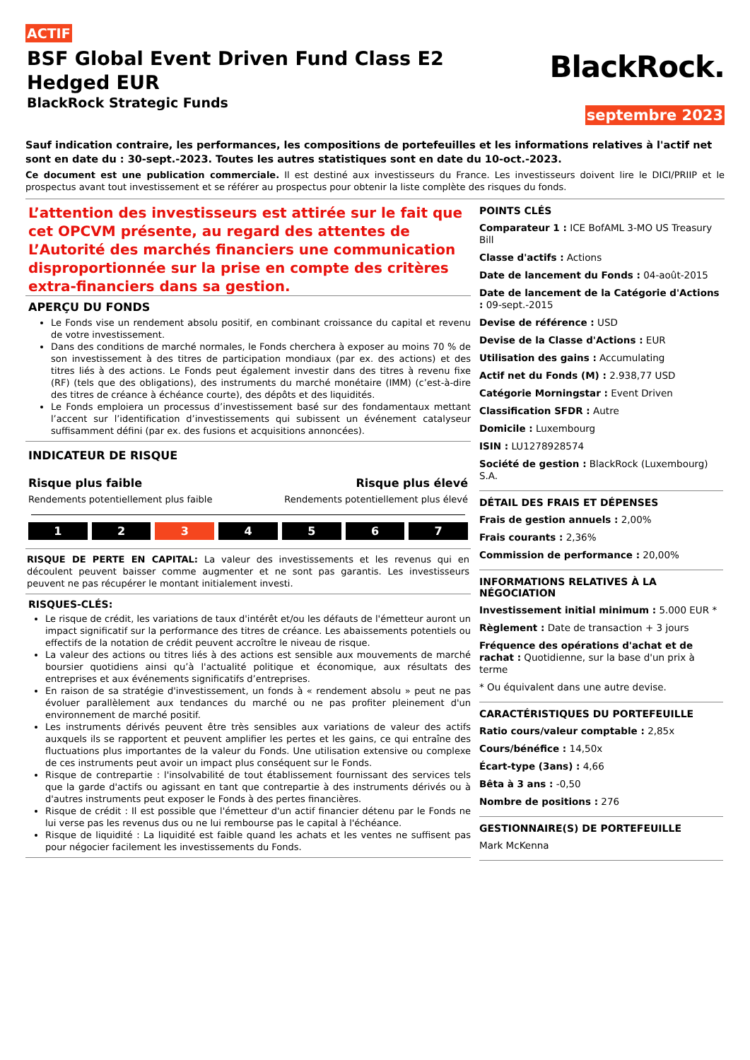ACTIF
BSF Global Event Driven Fund Class E2
Hedged EUR
BlackRock Strategic Funds
BlackRock.
septembre 2023
Sauf indication contraire, les performances, les compositions de portefeuilles et les informations relatives à l'actif net sont en date du : 30-sept.-2023. Toutes les autres statistiques sont en date du 10-oct.-2023.
Ce document est une publication commerciale. Il est destiné aux investisseurs du France. Les investisseurs doivent lire le DICI/PRIIP et le prospectus avant tout investissement et se référer au prospectus pour obtenir la liste complète des risques du fonds.
L’attention des investisseurs est attirée sur le fait que cet OPCVM présente, au regard des attentes de L’Autorité des marchés financiers une communication disproportionnée sur la prise en compte des critères extra-financiers dans sa gestion.
APERÇU DU FONDS
Le Fonds vise un rendement absolu positif, en combinant croissance du capital et revenu de votre investissement.
Dans des conditions de marché normales, le Fonds cherchera à exposer au moins 70 % de son investissement à des titres de participation mondiaux (par ex. des actions) et des titres liés à des actions. Le Fonds peut également investir dans des titres à revenu fixe (RF) (tels que des obligations), des instruments du marché monétaire (IMM) (c’est-à-dire des titres de créance à échéance courte), des dépôts et des liquidités.
Le Fonds emploiera un processus d’investissement basé sur des fondamentaux mettant l’accent sur l’identification d’investissements qui subissent un événement catalyseur suffisamment défini (par ex. des fusions et acquisitions annoncées).
INDICATEUR DE RISQUE
Risque plus faible Risque plus élevé
Rendements potentiellement plus faible Rendements potentiellement plus élevé
1 2 3 4 5 6 7
RISQUE DE PERTE EN CAPITAL: La valeur des investissements et les revenus qui en découlent peuvent baisser comme augmenter et ne sont pas garantis. Les investisseurs peuvent ne pas récupérer le montant initialement investi.
RISQUES-CLÉS:
Le risque de crédit, les variations de taux d'intérêt et/ou les défauts de l'émetteur auront un impact significatif sur la performance des titres de créance. Les abaissements potentiels ou effectifs de la notation de crédit peuvent accroître le niveau de risque.
La valeur des actions ou titres liés à des actions est sensible aux mouvements de marché boursier quotidiens ainsi qu’à l'actualité politique et économique, aux résultats des entreprises et aux événements significatifs d’entreprises.
En raison de sa stratégie d'investissement, un fonds à « rendement absolu » peut ne pas évoluer parallèlement aux tendances du marché ou ne pas profiter pleinement d'un environnement de marché positif.
Les instruments dérivés peuvent être très sensibles aux variations de valeur des actifs auxquels ils se rapportent et peuvent amplifier les pertes et les gains, ce qui entraîne des fluctuations plus importantes de la valeur du Fonds. Une utilisation extensive ou complexe de ces instruments peut avoir un impact plus conséquent sur le Fonds.
Risque de contrepartie : l'insolvabilité de tout établissement fournissant des services tels que la garde d'actifs ou agissant en tant que contrepartie à des instruments dérivés ou à d'autres instruments peut exposer le Fonds à des pertes financières.
Risque de crédit : Il est possible que l'émetteur d'un actif financier détenu par le Fonds ne lui verse pas les revenus dus ou ne lui rembourse pas le capital à l'échéance.
Risque de liquidité : La liquidité est faible quand les achats et les ventes ne suffisent pas pour négocier facilement les investissements du Fonds.
POINTS CLÉS
Comparateur 1 : ICE BofAML 3-MO US Treasury Bill
Classe d'actifs : Actions
Date de lancement du Fonds : 04-août-2015
Date de lancement de la Catégorie d'Actions : 09-sept.-2015
Devise de référence : USD
Devise de la Classe d'Actions : EUR
Utilisation des gains : Accumulating
Actif net du Fonds (M) : 2.938,77 USD
Catégorie Morningstar : Event Driven
Classification SFDR : Autre
Domicile : Luxembourg
ISIN : LU1278928574
Société de gestion : BlackRock (Luxembourg) S.A.
DÉTAIL DES FRAIS ET DÉPENSES
Frais de gestion annuels : 2,00%
Frais courants : 2,36%
Commission de performance : 20,00%
INFORMATIONS RELATIVES À LA NÉGOCIATION
Investissement initial minimum : 5.000 EUR *
Règlement : Date de transaction + 3 jours
Fréquence des opérations d'achat et de rachat : Quotidienne, sur la base d'un prix à terme
* Ou équivalent dans une autre devise.
CARACTÉRISTIQUES DU PORTEFEUILLE
Ratio cours/valeur comptable : 2,85x
Cours/bénéfice : 14,50x
Écart-type (3ans) : 4,66
Bêta à 3 ans : -0,50
Nombre de positions : 276
GESTIONNAIRE(S) DE PORTEFEUILLE
Mark McKenna